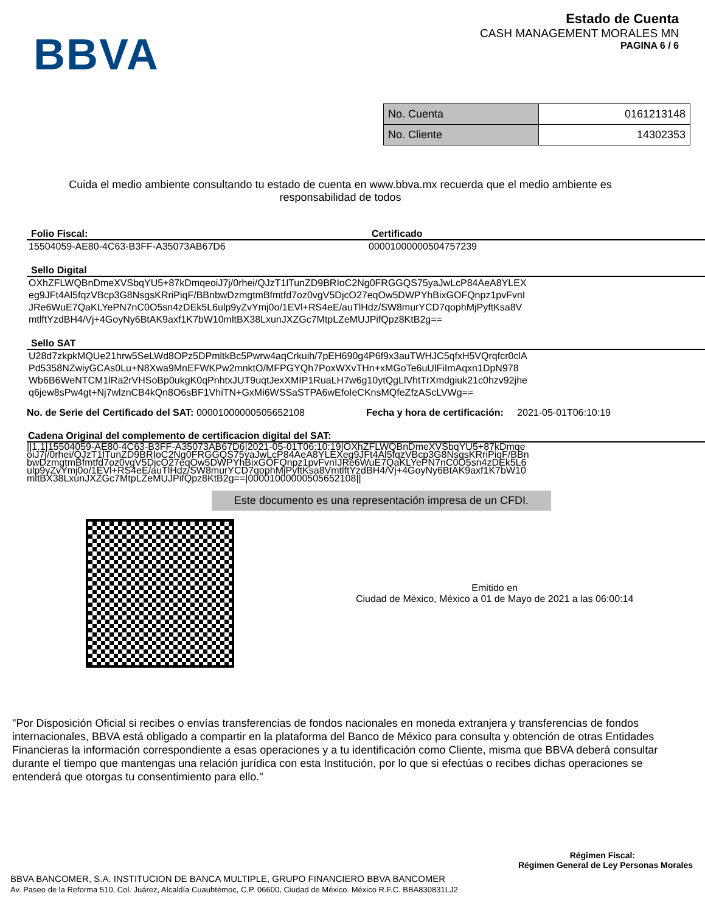BBVA
Estado de Cuenta
CASH MANAGEMENT MORALES MN
PAGINA 6 / 6
| No. Cuenta | 0161213148 |
| No. Cliente | 14302353 |
Cuida el medio ambiente consultando tu estado de cuenta en www.bbva.mx recuerda que el medio ambiente es responsabilidad de todos
Folio Fiscal: Certificado
15504059-AE80-4C63-B3FF-A35073AB67D6 00001000000504757239
Sello Digital
OXhZFLWQBnDmeXVSbqYU5+87kDmqeoiJ7j/0rhei/QJzT1lTunZD9BRIoC2Ng0FRGGQS75yaJwLcP84AeA8YLEX
eg9JFt4Al5fqzVBcp3G8NsgsKRriPiqF/BBnbwDzmgtmBfmtfd7oz0vgV5DjcO27eqOw5DWPYhBixGOFQnpz1pvFvnI
JRe6WuE7QaKLYePN7nC0O5sn4zDEk5L6ulp9yZvYmj0o/1EVl+RS4eE/auTlHdz/SW8murYCD7qophMjPyftKsa8V
mtlftYzdBH4/Vj+4GoyNy6BtAK9axf1K7bW10mltBX38LxunJXZGc7MtpLZeMUJPifQpz8KtB2g==
Sello SAT
U28d7zkpkMQUe21hrw5SeLWd8OPz5DPmltkBc5Pwrw4aqCrkuih/7pEH690g4P6f9x3auTWHJC5qfxH5VQrqfcr0clA
Pd5358NZwiyGCAs0Lu+N8Xwa9MnEFWKPw2mnktO/MFPGYQh7PoxWXvTHn+xMGoTe6uUlFiImAqxn1DpN978
Wb6B6WeNTCM1lRa2rVHSoBp0ukgK0qPnhtxJUT9uqtJexXMIP1RuaLH7w6g10ytQgLlVhtTrXmdgiuk21c0hzv92jhe
q6jew8sPw4gt+Nj7wlznCB4kQn8O6sBF1VhiTN+GxMi6WSSaSTPA6wEfoIeCKnsMQfeZfzAScLVWg==
No. de Serie del Certificado del SAT: 00001000000505652108 Fecha y hora de certificación: 2021-05-01T06:10:19
Cadena Original del complemento de certificacion digital del SAT:
||1.1|15504059-AE80-4C63-B3FF-A35073AB67D6|2021-05-01T06:10:19|OXhZFLWQBnDmeXVSbqYU5+87kDmqe
oiJ7j/0rhei/QJzT1lTunZD9BRIoC2Ng0FRGGQS75yaJwLcP84AeA8YLEXeg9JFt4Al5fqzVBcp3G8NsgsKRriPiqF/BBn
bwDzmgtmBfmtfd7oz0vgV5DjcO27eqOw5DWPYhBixGOFQnpz1pvFvnIJRe6WuE7QaKLYePN7nC0O5sn4zDEk5L6
ulp9yZvYmj0o/1EVl+RS4eE/auTlHdz/SW8murYCD7qophMjPyftKsa8VmtlftYzdBH4/Vj+4GoyNy6BtAK9axf1K7bW10
mltBX38LxunJXZGc7MtpLZeMUJPifQpz8KtB2g==|00001000000505652108||
Este documento es una representación impresa de un CFDI.
Emitido en
Ciudad de México, México a 01 de Mayo de 2021 a las 06:00:14
"Por Disposición Oficial si recibes o envías transferencias de fondos nacionales en moneda extranjera y transferencias de fondos internacionales, BBVA está obligado a compartir en la plataforma del Banco de México para consulta y obtención de otras Entidades Financieras la información correspondiente a esas operaciones y a tu identificación como Cliente, misma que BBVA deberá consultar durante el tiempo que mantengas una relación jurídica con esta Institución, por lo que si efectúas o recibes dichas operaciones se entenderá que otorgas tu consentimiento para ello."
Régimen Fiscal:
Régimen General de Ley Personas Morales
BBVA BANCOMER, S.A. INSTITUCION DE BANCA MULTIPLE, GRUPO FINANCIERO BBVA BANCOMER
Av. Paseo de la Reforma 510, Col. Juárez, Alcaldía Cuauhtémoc, C.P. 06600, Ciudad de México. México R.F.C. BBA830831LJ2